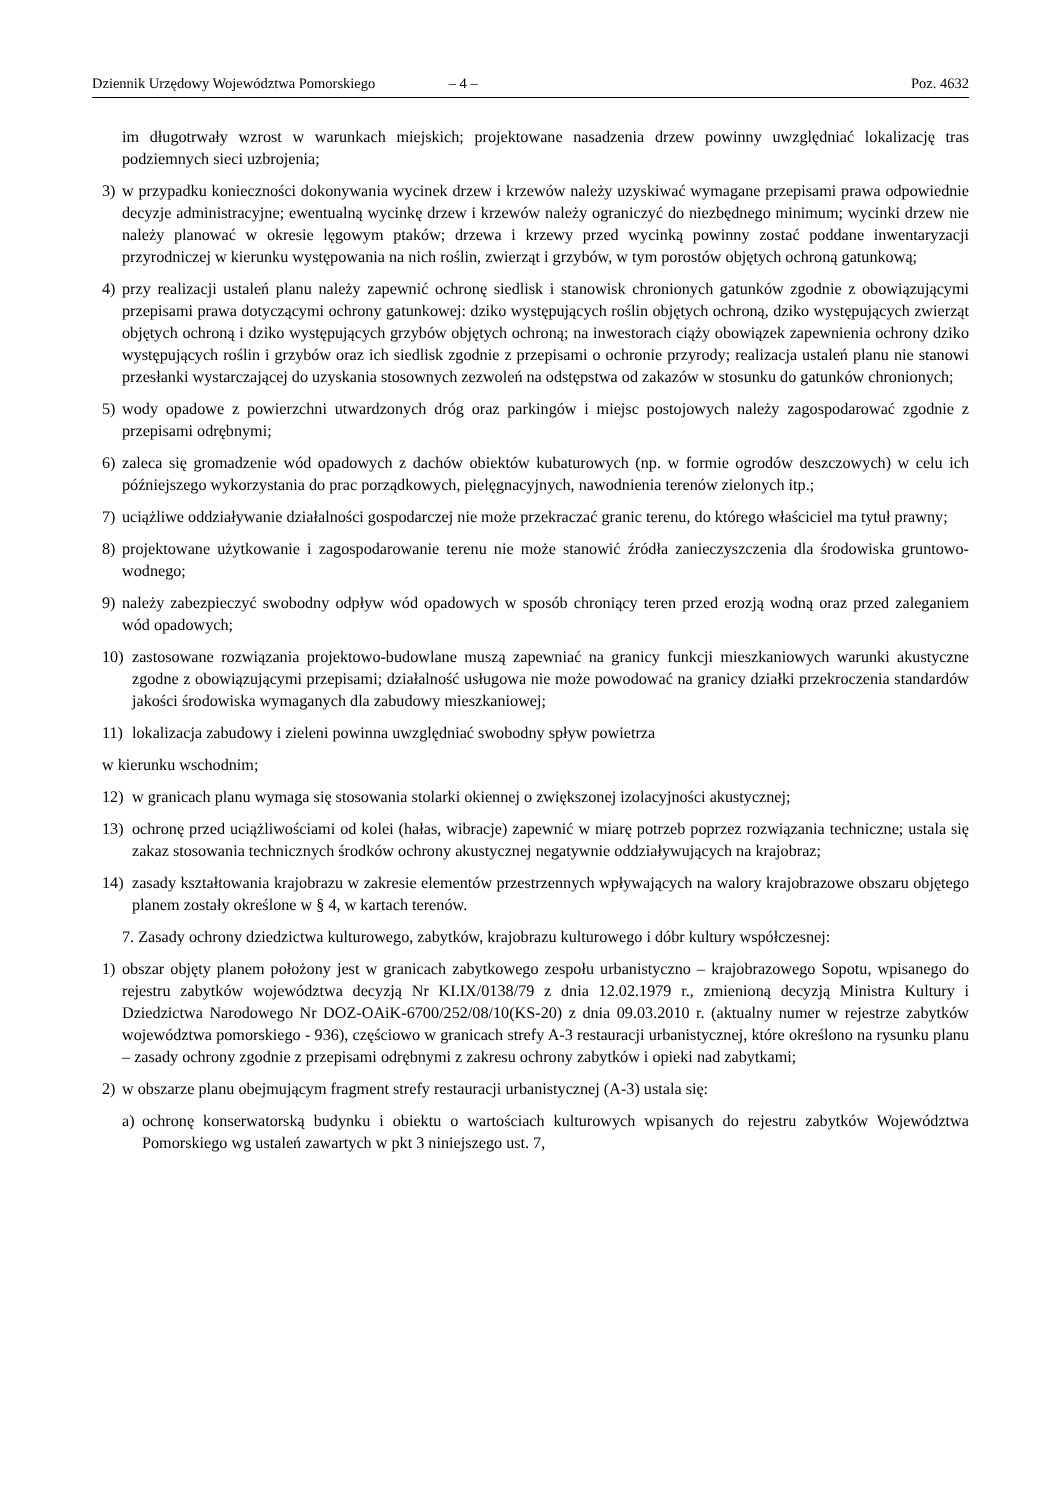Dziennik Urzędowy Województwa Pomorskiego – 4 – Poz. 4632
im długotrwały wzrost w warunkach miejskich; projektowane nasadzenia drzew powinny uwzględniać lokalizację tras podziemnych sieci uzbrojenia;
3) w przypadku konieczności dokonywania wycinek drzew i krzewów należy uzyskiwać wymagane przepisami prawa odpowiednie decyzje administracyjne; ewentualną wycinkę drzew i krzewów należy ograniczyć do niezbędnego minimum; wycinki drzew nie należy planować w okresie lęgowym ptaków; drzewa i krzewy przed wycinką powinny zostać poddane inwentaryzacji przyrodniczej w kierunku występowania na nich roślin, zwierząt i grzybów, w tym porostów objętych ochroną gatunkową;
4) przy realizacji ustaleń planu należy zapewnić ochronę siedlisk i stanowisk chronionych gatunków zgodnie z obowiązującymi przepisami prawa dotyczącymi ochrony gatunkowej: dziko występujących roślin objętych ochroną, dziko występujących zwierząt objętych ochroną i dziko występujących grzybów objętych ochroną; na inwestorach ciąży obowiązek zapewnienia ochrony dziko występujących roślin i grzybów oraz ich siedlisk zgodnie z przepisami o ochronie przyrody; realizacja ustaleń planu nie stanowi przesłanki wystarczającej do uzyskania stosownych zezwoleń na odstępstwa od zakazów w stosunku do gatunków chronionych;
5) wody opadowe z powierzchni utwardzonych dróg oraz parkingów i miejsc postojowych należy zagospodarować zgodnie z przepisami odrębnymi;
6) zaleca się gromadzenie wód opadowych z dachów obiektów kubaturowych (np. w formie ogrodów deszczowych) w celu ich późniejszego wykorzystania do prac porządkowych, pielęgnacyjnych, nawodnienia terenów zielonych itp.;
7) uciążliwe oddziaływanie działalności gospodarczej nie może przekraczać granic terenu, do którego właściciel ma tytuł prawny;
8) projektowane użytkowanie i zagospodarowanie terenu nie może stanowić źródła zanieczyszczenia dla środowiska gruntowo-wodnego;
9) należy zabezpieczyć swobodny odpływ wód opadowych w sposób chroniący teren przed erozją wodną oraz przed zaleganiem wód opadowych;
10) zastosowane rozwiązania projektowo-budowlane muszą zapewniać na granicy funkcji mieszkaniowych warunki akustyczne zgodne z obowiązującymi przepisami; działalność usługowa nie może powodować na granicy działki przekroczenia standardów jakości środowiska wymaganych dla zabudowy mieszkaniowej;
11) lokalizacja zabudowy i zieleni powinna uwzględniać swobodny spływ powietrza
w kierunku wschodnim;
12) w granicach planu wymaga się stosowania stolarki okiennej o zwiększonej izolacyjności akustycznej;
13) ochronę przed uciążliwościami od kolei (hałas, wibracje) zapewnić w miarę potrzeb poprzez rozwiązania techniczne; ustala się zakaz stosowania technicznych środków ochrony akustycznej negatywnie oddziaływujących na krajobraz;
14) zasady kształtowania krajobrazu w zakresie elementów przestrzennych wpływających na walory krajobrazowe obszaru objętego planem zostały określone w § 4, w kartach terenów.
7. Zasady ochrony dziedzictwa kulturowego, zabytków, krajobrazu kulturowego i dóbr kultury współczesnej:
1) obszar objęty planem położony jest w granicach zabytkowego zespołu urbanistyczno – krajobrazowego Sopotu, wpisanego do rejestru zabytków województwa decyzją Nr KI.IX/0138/79 z dnia 12.02.1979 r., zmienioną decyzją Ministra Kultury i Dziedzictwa Narodowego Nr DOZ-OAiK-6700/252/08/10(KS-20) z dnia 09.03.2010 r. (aktualny numer w rejestrze zabytków województwa pomorskiego - 936), częściowo w granicach strefy A-3 restauracji urbanistycznej, które określono na rysunku planu – zasady ochrony zgodnie z przepisami odrębnymi z zakresu ochrony zabytków i opieki nad zabytkami;
2) w obszarze planu obejmującym fragment strefy restauracji urbanistycznej (A-3) ustala się:
a) ochronę konserwatorską budynku i obiektu o wartościach kulturowych wpisanych do rejestru zabytków Województwa Pomorskiego wg ustaleń zawartych w pkt 3 niniejszego ust. 7,